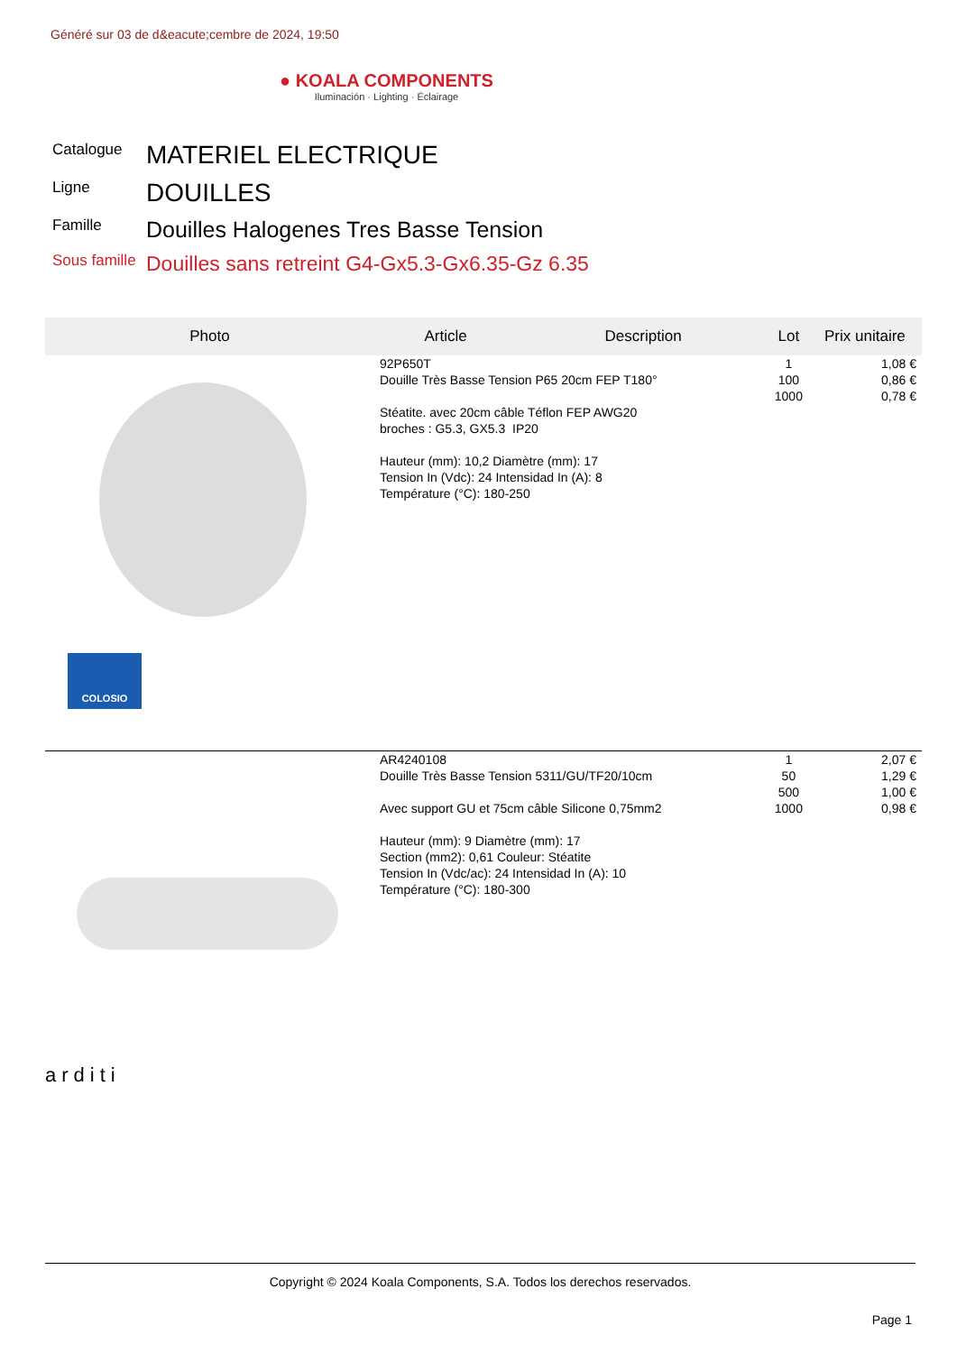Généré sur 03 de d&eacute;cembre de 2024, 19:50
● KOALA COMPONENTS
Iluminación · Lighting · Éclairage
| Catalogue | MATERIEL ELECTRIQUE |
| Ligne | DOUILLES |
| Famille | Douilles Halogenes Tres Basse Tension |
| Sous famille | Douilles sans retreint G4-Gx5.3-Gx6.35-Gz 6.35 |
| Photo | Article | Description | Lot | Prix unitaire |
| --- | --- | --- | --- | --- |
| COLOSIO | 92P650T Douille Très Basse Tension P65 20cm FEP T180° Stéatite. avec 20cm câble Téflon FEP AWG20 broches : G5.3, GX5.3 IP20 Hauteur (mm): 10,2 Diamètre (mm): 17 Tension In (Vdc): 24 Intensidad In (A): 8 Température (°C): 180-250 | | 1 100 1000 | 1,08 € 0,86 € 0,78 € |
| arditi | AR4240108 Douille Très Basse Tension 5311/GU/TF20/10cm Avec support GU et 75cm câble Silicone 0,75mm2 Hauteur (mm): 9 Diamètre (mm): 17 Section (mm2): 0,61 Couleur: Stéatite Tension In (Vdc/ac): 24 Intensidad In (A): 10 Température (°C): 180-300 | | 1 50 500 1000 | 2,07 € 1,29 € 1,00 € 0,98 € |
Copyright © 2024 Koala Components, S.A. Todos los derechos reservados.
Page 1